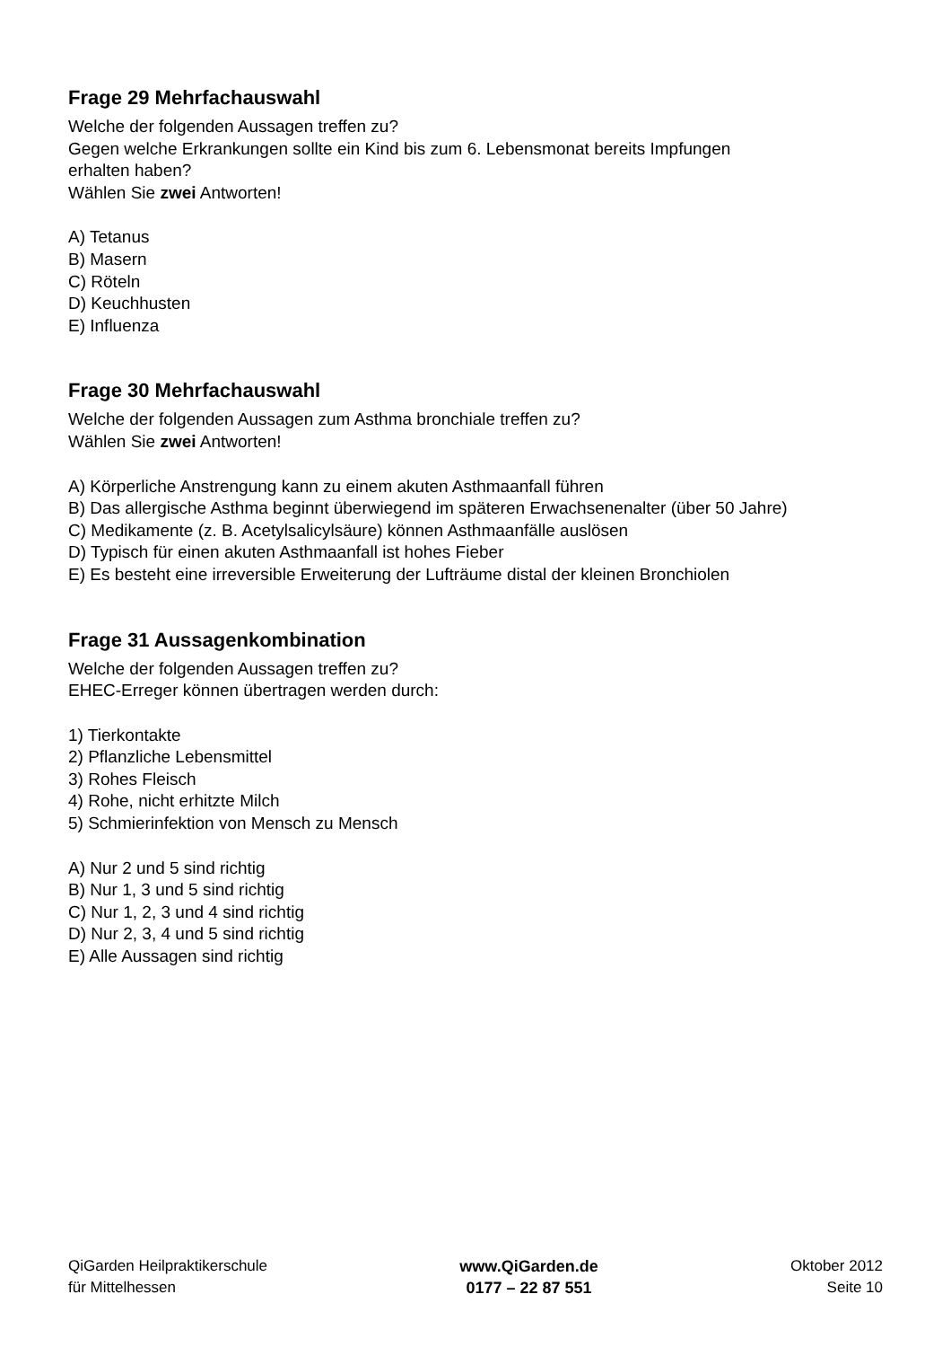Frage 29 Mehrfachauswahl
Welche der folgenden Aussagen treffen zu?
Gegen welche Erkrankungen sollte ein Kind bis zum 6. Lebensmonat bereits Impfungen
erhalten haben?
Wählen Sie zwei Antworten!
A) Tetanus
B) Masern
C) Röteln
D) Keuchhusten
E) Influenza
Frage 30 Mehrfachauswahl
Welche der folgenden Aussagen zum Asthma bronchiale treffen zu?
Wählen Sie zwei Antworten!
A) Körperliche Anstrengung kann zu einem akuten Asthmaanfall führen
B) Das allergische Asthma beginnt überwiegend im späteren Erwachsenenalter (über 50 Jahre)
C) Medikamente (z. B. Acetylsalicylsäure) können Asthmaanfälle auslösen
D) Typisch für einen akuten Asthmaanfall ist hohes Fieber
E) Es besteht eine irreversible Erweiterung der Lufträume distal der kleinen Bronchiolen
Frage 31 Aussagenkombination
Welche der folgenden Aussagen treffen zu?
EHEC-Erreger können übertragen werden durch:
1) Tierkontakte
2) Pflanzliche Lebensmittel
3) Rohes Fleisch
4) Rohe, nicht erhitzte Milch
5) Schmierinfektion von Mensch zu Mensch
A) Nur 2 und 5 sind richtig
B) Nur 1, 3 und 5 sind richtig
C) Nur 1, 2, 3 und 4 sind richtig
D) Nur 2, 3, 4 und 5 sind richtig
E) Alle Aussagen sind richtig
QiGarden Heilpraktikerschule
für Mittelhessen
www.QiGarden.de
0177 – 22 87 551
Oktober 2012
Seite 10